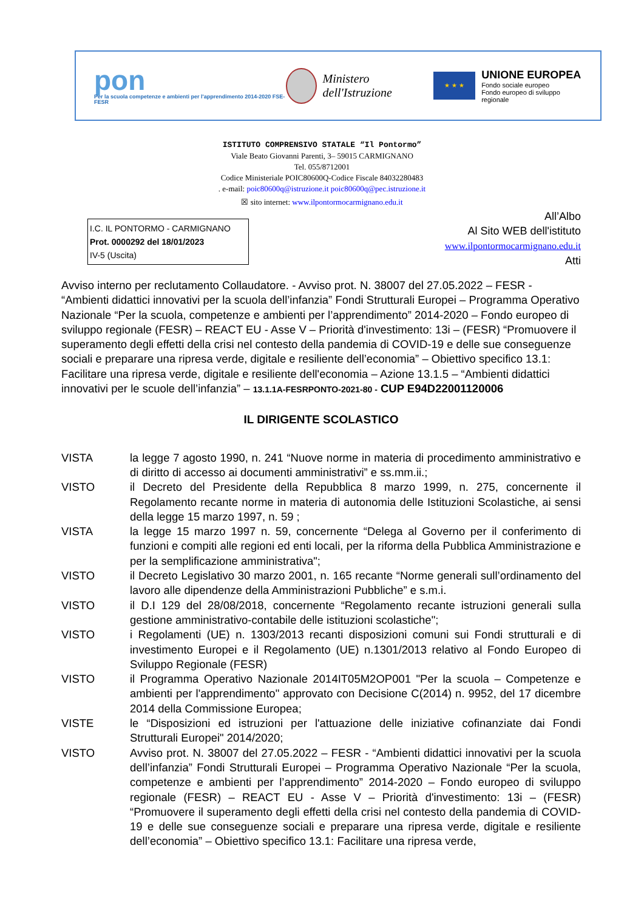pon
Per la scuola competenze e ambienti per l'apprendimento 2014-2020 FSE-FESR
Ministero dell'Istruzione
★ ★ ★
UNIONE EUROPEA
Fondo sociale europeo
Fondo europeo di sviluppo regionale
ISTITUTO COMPRENSIVO STATALE “Il Pontormo”
Viale Beato Giovanni Parenti, 3– 59015 CARMIGNANO
Tel. 055/8712001
Codice Ministeriale POIC80600Q-Codice Fiscale 84032280483
. e-mail: poic80600q@istruzione.it poic80600q@pec.istruzione.it
☒ sito internet: www.ilpontormocarmignano.edu.it
I.C. IL PONTORMO - CARMIGNANO
Prot. 0000292 del 18/01/2023
IV-5 (Uscita)
All’Albo
Al Sito WEB dell'istituto
www.ilpontormocarmignano.edu.it
Atti
Avviso interno per reclutamento Collaudatore. - Avviso prot. N. 38007 del 27.05.2022 – FESR - “Ambienti didattici innovativi per la scuola dell’infanzia” Fondi Strutturali Europei – Programma Operativo Nazionale “Per la scuola, competenze e ambienti per l’apprendimento” 2014-2020 – Fondo europeo di sviluppo regionale (FESR) – REACT EU - Asse V – Priorità d'investimento: 13i – (FESR) “Promuovere il superamento degli effetti della crisi nel contesto della pandemia di COVID-19 e delle sue conseguenze sociali e preparare una ripresa verde, digitale e resiliente dell’economia” – Obiettivo specifico 13.1: Facilitare una ripresa verde, digitale e resiliente dell'economia – Azione 13.1.5 – “Ambienti didattici innovativi per le scuole dell’infanzia” – 13.1.1A-FESRPONTO-2021-80 - CUP E94D22001120006
IL DIRIGENTE SCOLASTICO
VISTA la legge 7 agosto 1990, n. 241 “Nuove norme in materia di procedimento amministrativo e di diritto di accesso ai documenti amministrativi” e ss.mm.ii.;
VISTO il Decreto del Presidente della Repubblica 8 marzo 1999, n. 275, concernente il Regolamento recante norme in materia di autonomia delle Istituzioni Scolastiche, ai sensi della legge 15 marzo 1997, n. 59 ;
VISTA la legge 15 marzo 1997 n. 59, concernente “Delega al Governo per il conferimento di funzioni e compiti alle regioni ed enti locali, per la riforma della Pubblica Amministrazione e per la semplificazione amministrativa";
VISTO il Decreto Legislativo 30 marzo 2001, n. 165 recante “Norme generali sull’ordinamento del lavoro alle dipendenze della Amministrazioni Pubbliche” e s.m.i.
VISTO il D.I 129 del 28/08/2018, concernente “Regolamento recante istruzioni generali sulla gestione amministrativo-contabile delle istituzioni scolastiche";
VISTO i Regolamenti (UE) n. 1303/2013 recanti disposizioni comuni sui Fondi strutturali e di investimento Europei e il Regolamento (UE) n.1301/2013 relativo al Fondo Europeo di Sviluppo Regionale (FESR)
VISTO il Programma Operativo Nazionale 2014IT05M2OP001 "Per la scuola – Competenze e ambienti per l'apprendimento" approvato con Decisione C(2014) n. 9952, del 17 dicembre 2014 della Commissione Europea;
VISTE le “Disposizioni ed istruzioni per l'attuazione delle iniziative cofinanziate dai Fondi Strutturali Europei" 2014/2020;
VISTO Avviso prot. N. 38007 del 27.05.2022 – FESR - “Ambienti didattici innovativi per la scuola dell’infanzia” Fondi Strutturali Europei – Programma Operativo Nazionale “Per la scuola, competenze e ambienti per l’apprendimento” 2014-2020 – Fondo europeo di sviluppo regionale (FESR) – REACT EU - Asse V – Priorità d'investimento: 13i – (FESR) “Promuovere il superamento degli effetti della crisi nel contesto della pandemia di COVID-19 e delle sue conseguenze sociali e preparare una ripresa verde, digitale e resiliente dell’economia” – Obiettivo specifico 13.1: Facilitare una ripresa verde,